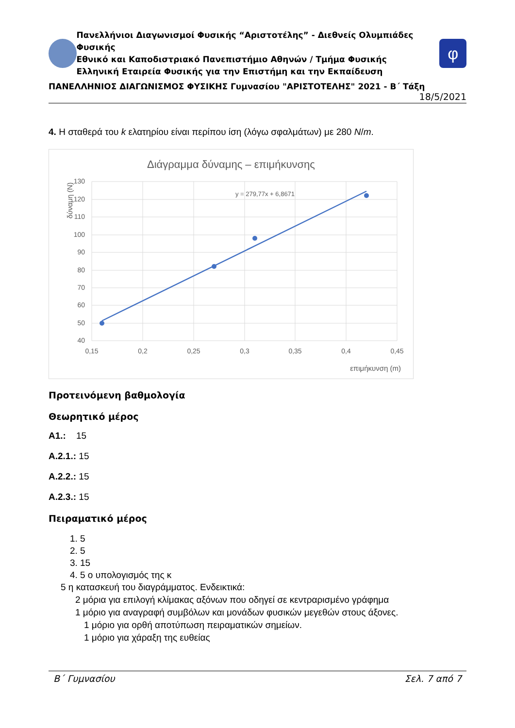Πανελλήνιοι Διαγωνισμοί Φυσικής “Αριστοτέλης” - Διεθνείς Ολυμπιάδες Φυσικής
Εθνικό και Καποδιστριακό Πανεπιστήμιο Αθηνών / Τμήμα Φυσικής
Ελληνική Εταιρεία Φυσικής για την Επιστήμη και την Εκπαίδευση
φ
ΠΑΝΕΛΛΗΝΙΟΣ ΔΙΑΓΩΝΙΣΜΟΣ ΦΥΣΙΚΗΣ Γυμνασίου "ΑΡΙΣΤΟΤΕΛΗΣ" 2021 - Β΄ Τάξη
18/5/2021
4. Η σταθερά του k ελατηρίου είναι περίπου ίση (λόγω σφαλμάτων) με 280 N/m.
Διάγραμμα δύναμης – επιμήκυνσης
130
120
110
100
90
80
70
60
50
40
0,15
0,2
0,25
0,3
0,35
0,4
0,45
επιμήκυνση (m)
δύναμη (N)
y = 279,77x + 6,8671
Προτεινόμενη βαθμολογία
Θεωρητικό μέρος
A1.: 15
A.2.1.: 15
A.2.2.: 15
A.2.3.: 15
Πειραματικό μέρος
1. 5
2. 5
3. 15
4. 5 ο υπολογισμός της κ
5 η κατασκευή του διαγράμματος. Ενδεικτικά:
2 μόρια για επιλογή κλίμακας αξόνων που οδηγεί σε κεντραρισμένο γράφημα
1 μόριο για αναγραφή συμβόλων και μονάδων φυσικών μεγεθών στους άξονες.
1 μόριο για ορθή αποτύπωση πειραματικών σημείων.
1 μόριο για χάραξη της ευθείας
Β΄ Γυμνασίου Σελ. 7 από 7